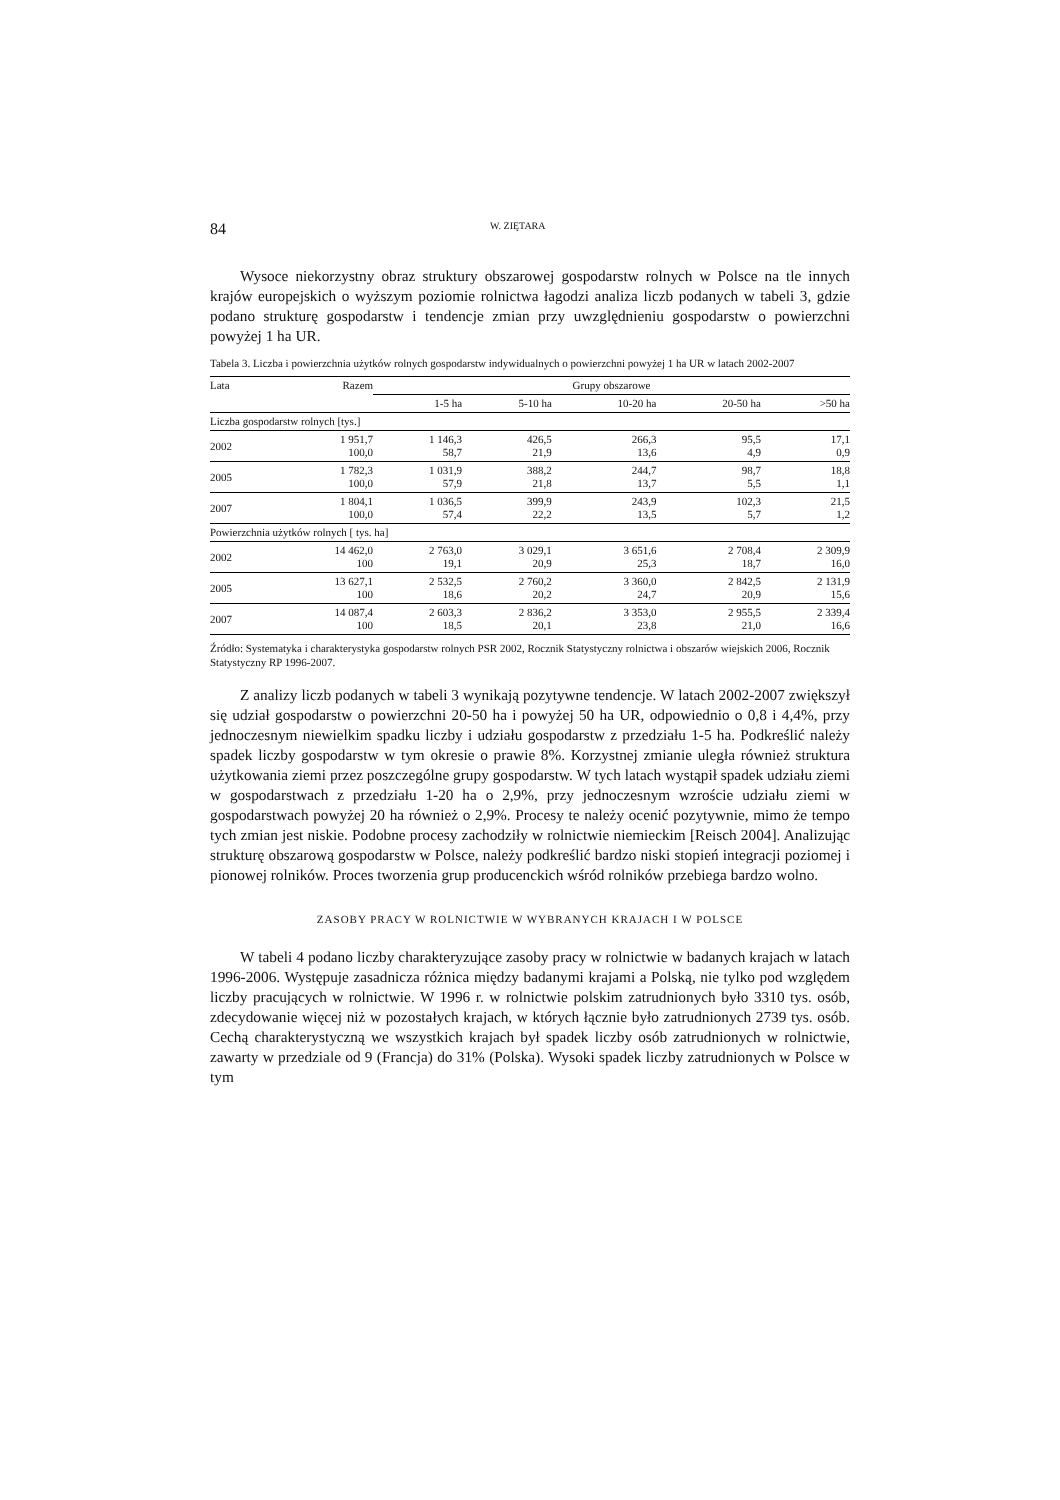84 W. ZIĘTARA
Wysoce niekorzystny obraz struktury obszarowej gospodarstw rolnych w Polsce na tle innych krajów europejskich o wyższym poziomie rolnictwa łagodzi analiza liczb podanych w tabeli 3, gdzie podano strukturę gospodarstw i tendencje zmian przy uwzględnieniu gospodarstw o powierzchni powyżej 1 ha UR.
Tabela 3. Liczba i powierzchnia użytków rolnych gospodarstw indywidualnych o powierzchni powyżej 1 ha UR w latach 2002-2007
| Lata | Razem | Grupy obszarowe | | | | |
| --- | --- | --- | --- | --- | --- | --- |
| | | 1-5 ha | 5-10 ha | 10-20 ha | 20-50 ha | >50 ha |
| Liczba gospodarstw rolnych [tys.] | | | | | | |
| 2002 | 1 951,7 100,0 | 1 146,3 58,7 | 426,5 21,9 | 266,3 13,6 | 95,5 4,9 | 17,1 0,9 |
| 2005 | 1 782,3 100,0 | 1 031,9 57,9 | 388,2 21,8 | 244,7 13,7 | 98,7 5,5 | 18,8 1,1 |
| 2007 | 1 804,1 100,0 | 1 036,5 57,4 | 399,9 22,2 | 243,9 13,5 | 102,3 5,7 | 21,5 1,2 |
| Powierzchnia użytków rolnych [ tys. ha] | | | | | | |
| 2002 | 14 462,0 100 | 2 763,0 19,1 | 3 029,1 20,9 | 3 651,6 25,3 | 2 708,4 18,7 | 2 309,9 16,0 |
| 2005 | 13 627,1 100 | 2 532,5 18,6 | 2 760,2 20,2 | 3 360,0 24,7 | 2 842,5 20,9 | 2 131,9 15,6 |
| 2007 | 14 087,4 100 | 2 603,3 18,5 | 2 836,2 20,1 | 3 353,0 23,8 | 2 955,5 21,0 | 2 339,4 16,6 |
Źródło: Systematyka i charakterystyka gospodarstw rolnych PSR 2002, Rocznik Statystyczny rolnictwa i obszarów wiejskich 2006, Rocznik Statystyczny RP 1996-2007.
Z analizy liczb podanych w tabeli 3 wynikają pozytywne tendencje. W latach 2002-2007 zwiększył się udział gospodarstw o powierzchni 20-50 ha i powyżej 50 ha UR, odpowiednio o 0,8 i 4,4%, przy jednoczesnym niewielkim spadku liczby i udziału gospodarstw z przedziału 1-5 ha. Podkreślić należy spadek liczby gospodarstw w tym okresie o prawie 8%. Korzystnej zmianie uległa również struktura użytkowania ziemi przez poszczególne grupy gospodarstw. W tych latach wystąpił spadek udziału ziemi w gospodarstwach z przedziału 1-20 ha o 2,9%, przy jednoczesnym wzroście udziału ziemi w gospodarstwach powyżej 20 ha również o 2,9%. Procesy te należy ocenić pozytywnie, mimo że tempo tych zmian jest niskie. Podobne procesy zachodziły w rolnictwie niemieckim [Reisch 2004]. Analizując strukturę obszarową gospodarstw w Polsce, należy podkreślić bardzo niski stopień integracji poziomej i pionowej rolników. Proces tworzenia grup producenckich wśród rolników przebiega bardzo wolno.
ZASOBY PRACY W ROLNICTWIE W WYBRANYCH KRAJACH I W POLSCE
W tabeli 4 podano liczby charakteryzujące zasoby pracy w rolnictwie w badanych krajach w latach 1996-2006. Występuje zasadnicza różnica między badanymi krajami a Polską, nie tylko pod względem liczby pracujących w rolnictwie. W 1996 r. w rolnictwie polskim zatrudnionych było 3310 tys. osób, zdecydowanie więcej niż w pozostałych krajach, w których łącznie było zatrudnionych 2739 tys. osób. Cechą charakterystyczną we wszystkich krajach był spadek liczby osób zatrudnionych w rolnictwie, zawarty w przedziale od 9 (Francja) do 31% (Polska). Wysoki spadek liczby zatrudnionych w Polsce w tym